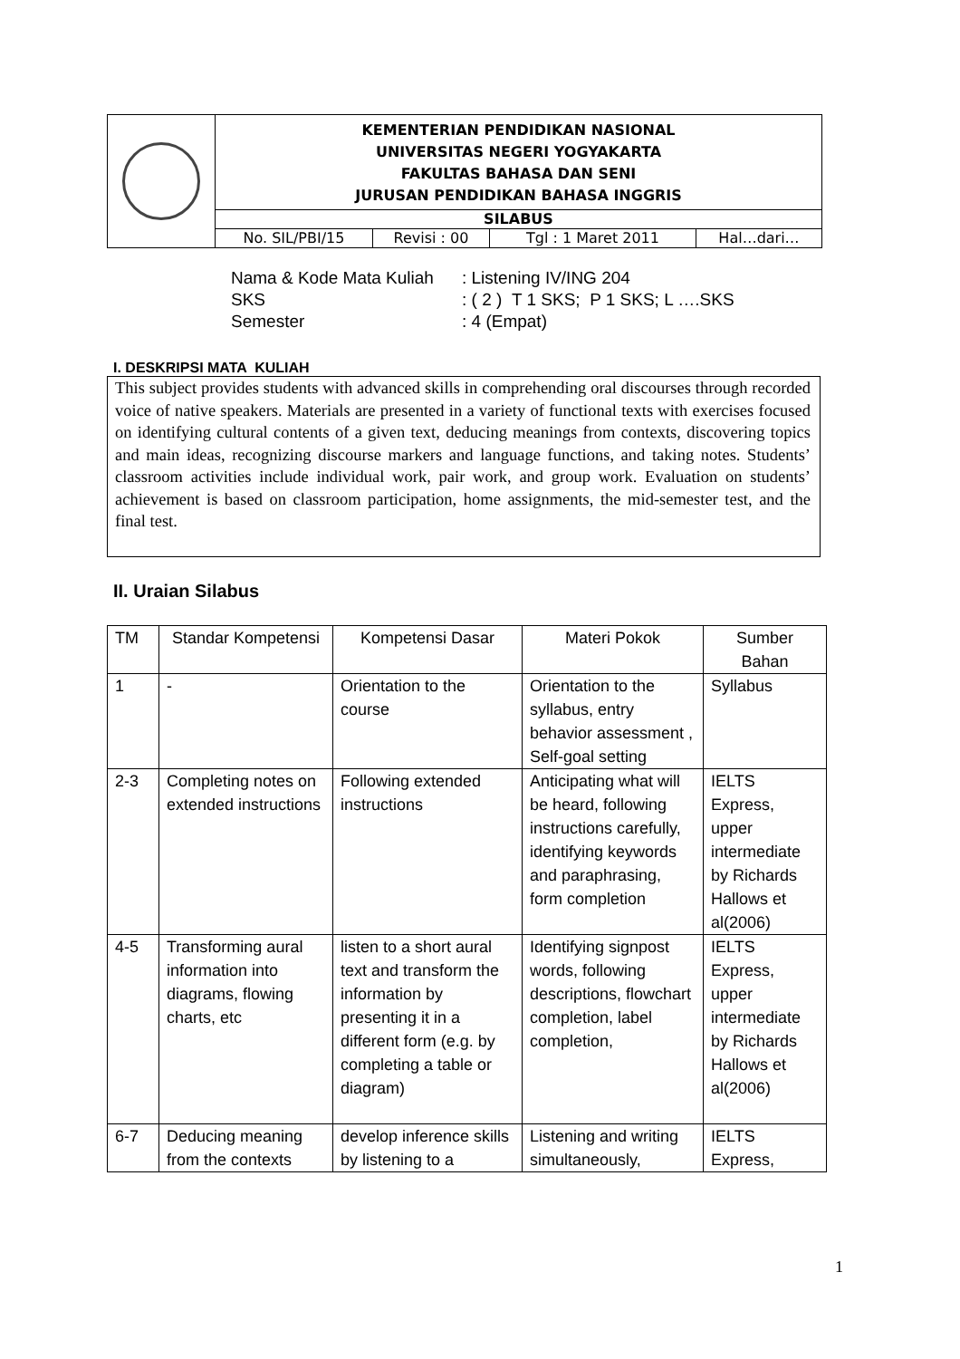| | KEMENTERIAN PENDIDIKAN NASIONAL UNIVERSITAS NEGERI YOGYAKARTA FAKULTAS BAHASA DAN SENI JURUSAN PENDIDIKAN BAHASA INGGRIS | | | |
| | SILABUS | | | |
| | No. SIL/PBI/15 | Revisi : 00 | Tgl : 1 Maret 2011 | Hal…dari… |
Nama & Kode Mata Kuliah: Listening IV/ING 204
SKS: ( 2 ) T 1 SKS; P 1 SKS; L ….SKS
Semester: 4 (Empat)
I. DESKRIPSI MATA KULIAH
This subject provides students with advanced skills in comprehending oral discourses through recorded voice of native speakers. Materials are presented in a variety of functional texts with exercises focused on identifying cultural contents of a given text, deducing meanings from contexts, discovering topics and main ideas, recognizing discourse markers and language functions, and taking notes. Students’ classroom activities include individual work, pair work, and group work. Evaluation on students’ achievement is based on classroom participation, home assignments, the mid-semester test, and the final test.
II. Uraian Silabus
| TM | Standar Kompetensi | Kompetensi Dasar | Materi Pokok | Sumber Bahan |
| --- | --- | --- | --- | --- |
| 1 | - | Orientation to the course | Orientation to the syllabus, entry behavior assessment , Self-goal setting | Syllabus |
| 2-3 | Completing notes on extended instructions | Following extended instructions | Anticipating what will be heard, following instructions carefully, identifying keywords and paraphrasing, form completion | IELTS Express, upper intermediate by Richards Hallows et al(2006) |
| 4-5 | Transforming aural information into diagrams, flowing charts, etc | listen to a short aural text and transform the information by presenting it in a different form (e.g. by completing a table or diagram) | Identifying signpost words, following descriptions, flowchart completion, label completion, | IELTS Express, upper intermediate by Richards Hallows et al(2006) |
| 6-7 | Deducing meaning from the contexts | develop inference skills by listening to a | Listening and writing simultaneously, | IELTS Express, |
1